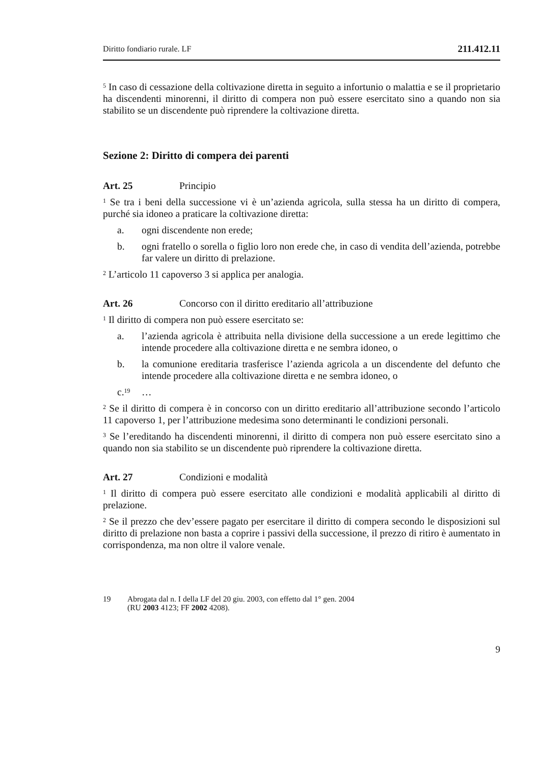Diritto fondiario rurale. LF 211.412.11
<sup>5</sup> In caso di cessazione della coltivazione diretta in seguito a infortunio o malattia e se il proprietario ha discendenti minorenni, il diritto di compera non può essere esercitato sino a quando non sia stabilito se un discendente può riprendere la coltivazione diretta.
Sezione 2: Diritto di compera dei parenti
Art. 25 Principio
<sup>1</sup> Se tra i beni della successione vi è un’azienda agricola, sulla stessa ha un diritto di compera, purché sia idoneo a praticare la coltivazione diretta:
a. ogni discendente non erede;
b. ogni fratello o sorella o figlio loro non erede che, in caso di vendita dell’azienda, potrebbe far valere un diritto di prelazione.
<sup>2</sup> L’articolo 11 capoverso 3 si applica per analogia.
Art. 26 Concorso con il diritto ereditario all’attribuzione
<sup>1</sup> Il diritto di compera non può essere esercitato se:
a. l’azienda agricola è attribuita nella divisione della successione a un erede legittimo che intende procedere alla coltivazione diretta e ne sembra idoneo, o
b. la comunione ereditaria trasferisce l’azienda agricola a un discendente del defunto che intende procedere alla coltivazione diretta e ne sembra idoneo, o
c.<sup>19</sup> …
<sup>2</sup> Se il diritto di compera è in concorso con un diritto ereditario all’attribuzione secondo l’articolo 11 capoverso 1, per l’attribuzione medesima sono determinanti le condizioni personali.
<sup>3</sup> Se l’ereditando ha discendenti minorenni, il diritto di compera non può essere esercitato sino a quando non sia stabilito se un discendente può riprendere la coltivazione diretta.
Art. 27 Condizioni e modalità
<sup>1</sup> Il diritto di compera può essere esercitato alle condizioni e modalità applicabili al diritto di prelazione.
<sup>2</sup> Se il prezzo che dev’essere pagato per esercitare il diritto di compera secondo le disposizioni sul diritto di prelazione non basta a coprire i passivi della successione, il prezzo di ritiro è aumentato in corrispondenza, ma non oltre il valore venale.
19 Abrogata dal n. I della LF del 20 giu. 2003, con effetto dal 1° gen. 2004
(RU 2003 4123; FF 2002 4208).
9